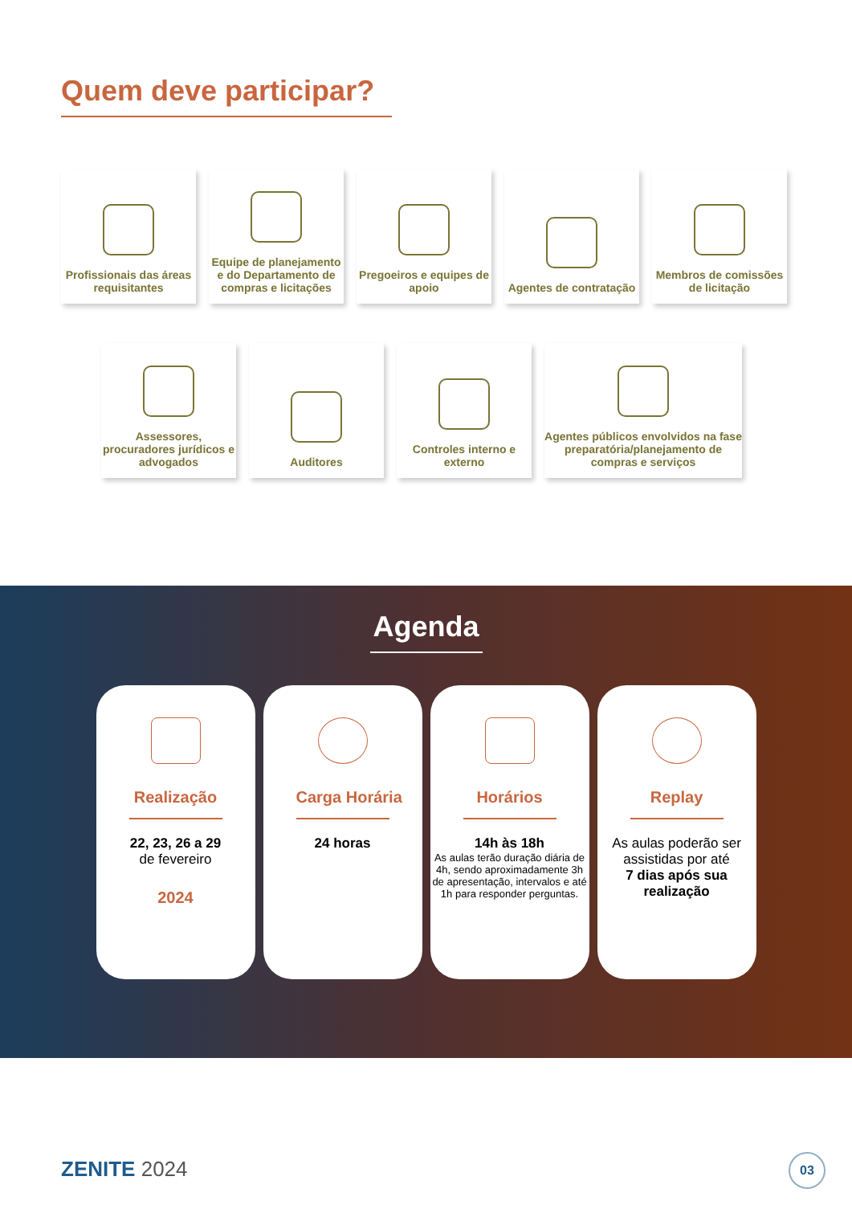Quem deve participar?
Profissionais das áreas requisitantes
Equipe de planejamento e do Departamento de compras e licitações
Pregoeiros e equipes de apoio
Agentes de contratação
Membros de comissões de licitação
Assessores, procuradores jurídicos e advogados
Auditores Controles interno e externo
Agentes públicos envolvidos na fase preparatória/planejamento de compras e serviços
Agenda
Realização
22, 23, 26 a 29
de fevereiro
2024
Carga Horária
24 horas
Horários
14h às 18h
As aulas terão duração diária de
4h, sendo aproximadamente 3h de apresentação, intervalos e até 1h para responder perguntas.
Replay
As aulas poderão ser assistidas por até
7 dias após sua realização
ZENITE 2024 03